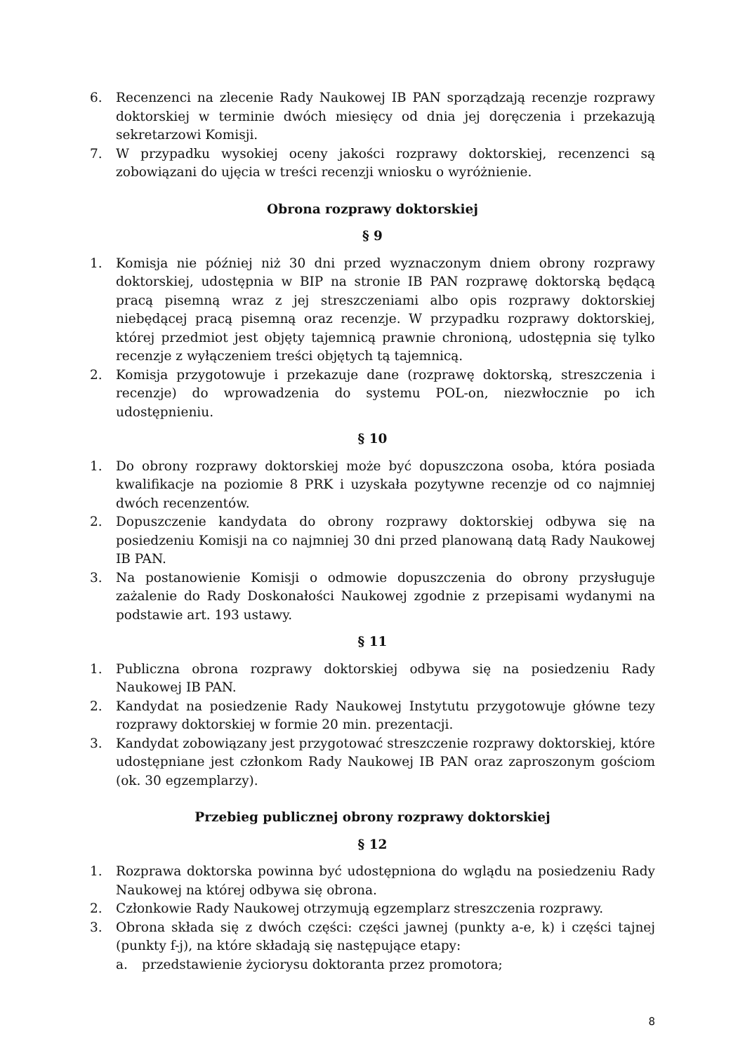6. Recenzenci na zlecenie Rady Naukowej IB PAN sporządzają recenzje rozprawy doktorskiej w terminie dwóch miesięcy od dnia jej doręczenia i przekazują sekretarzowi Komisji.
7. W przypadku wysokiej oceny jakości rozprawy doktorskiej, recenzenci są zobowiązani do ujęcia w treści recenzji wniosku o wyróżnienie.
Obrona rozprawy doktorskiej
§ 9
1. Komisja nie później niż 30 dni przed wyznaczonym dniem obrony rozprawy doktorskiej, udostępnia w BIP na stronie IB PAN rozprawę doktorską będącą pracą pisemną wraz z jej streszczeniami albo opis rozprawy doktorskiej niebędącej pracą pisemną oraz recenzje. W przypadku rozprawy doktorskiej, której przedmiot jest objęty tajemnicą prawnie chronioną, udostępnia się tylko recenzje z wyłączeniem treści objętych tą tajemnicą.
2. Komisja przygotowuje i przekazuje dane (rozprawę doktorską, streszczenia i recenzje) do wprowadzenia do systemu POL-on, niezwłocznie po ich udostępnieniu.
§ 10
1. Do obrony rozprawy doktorskiej może być dopuszczona osoba, która posiada kwalifikacje na poziomie 8 PRK i uzyskała pozytywne recenzje od co najmniej dwóch recenzentów.
2. Dopuszczenie kandydata do obrony rozprawy doktorskiej odbywa się na posiedzeniu Komisji na co najmniej 30 dni przed planowaną datą Rady Naukowej IB PAN.
3. Na postanowienie Komisji o odmowie dopuszczenia do obrony przysługuje zażalenie do Rady Doskonałości Naukowej zgodnie z przepisami wydanymi na podstawie art. 193 ustawy.
§ 11
1. Publiczna obrona rozprawy doktorskiej odbywa się na posiedzeniu Rady Naukowej IB PAN.
2. Kandydat na posiedzenie Rady Naukowej Instytutu przygotowuje główne tezy rozprawy doktorskiej w formie 20 min. prezentacji.
3. Kandydat zobowiązany jest przygotować streszczenie rozprawy doktorskiej, które udostępniane jest członkom Rady Naukowej IB PAN oraz zaproszonym gościom (ok. 30 egzemplarzy).
Przebieg publicznej obrony rozprawy doktorskiej
§ 12
1. Rozprawa doktorska powinna być udostępniona do wglądu na posiedzeniu Rady Naukowej na której odbywa się obrona.
2. Członkowie Rady Naukowej otrzymują egzemplarz streszczenia rozprawy.
3. Obrona składa się z dwóch części: części jawnej (punkty a-e, k) i części tajnej (punkty f-j), na które składają się następujące etapy:
a. przedstawienie życiorysu doktoranta przez promotora;
8